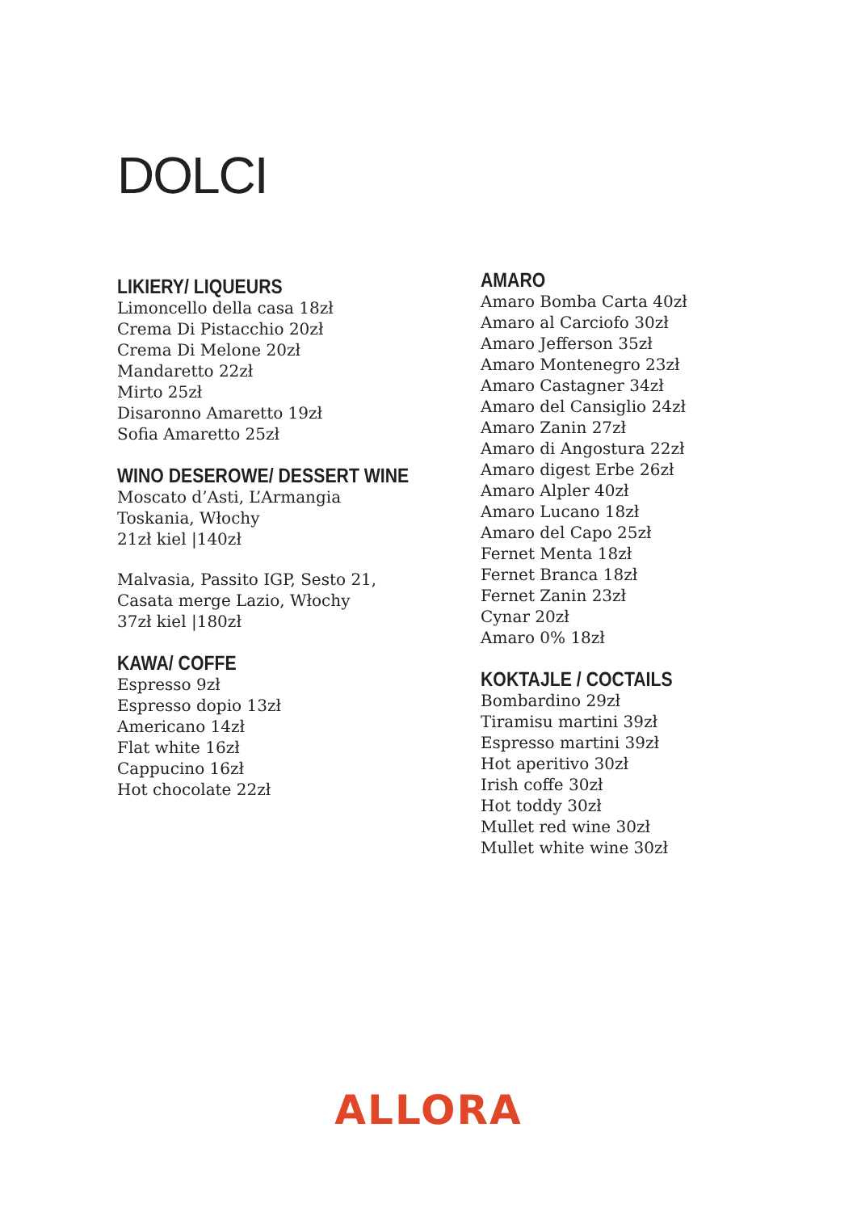DOLCI
LIKIERY/ LIQUEURS
Limoncello della casa 18zł
Crema Di Pistacchio 20zł
Crema Di Melone 20zł
Mandaretto 22zł
Mirto 25zł
Disaronno Amaretto 19zł
Sofia Amaretto 25zł
WINO DESEROWE/ DESSERT WINE
Moscato d’Asti, L’Armangia
Toskania, Włochy
21zł kiel |140zł
Malvasia, Passito IGP, Sesto 21,
Casata merge Lazio, Włochy
37zł kiel |180zł
KAWA/ COFFE
Espresso 9zł
Espresso dopio 13zł
Americano 14zł
Flat white 16zł
Cappucino 16zł
Hot chocolate 22zł
AMARO
Amaro Bomba Carta 40zł
Amaro al Carciofo 30zł
Amaro Jefferson 35zł
Amaro Montenegro 23zł
Amaro Castagner 34zł
Amaro del Cansiglio 24zł
Amaro Zanin 27zł
Amaro di Angostura 22zł
Amaro digest Erbe 26zł
Amaro Alpler 40zł
Amaro Lucano 18zł
Amaro del Capo 25zł
Fernet Menta 18zł
Fernet Branca 18zł
Fernet Zanin 23zł
Cynar 20zł
Amaro 0% 18zł
KOKTAJLE / COCTAILS
Bombardino 29zł
Tiramisu martini 39zł
Espresso martini 39zł
Hot aperitivo 30zł
Irish coffe 30zł
Hot toddy 30zł
Mullet red wine 30zł
Mullet white wine 30zł
ALLORA